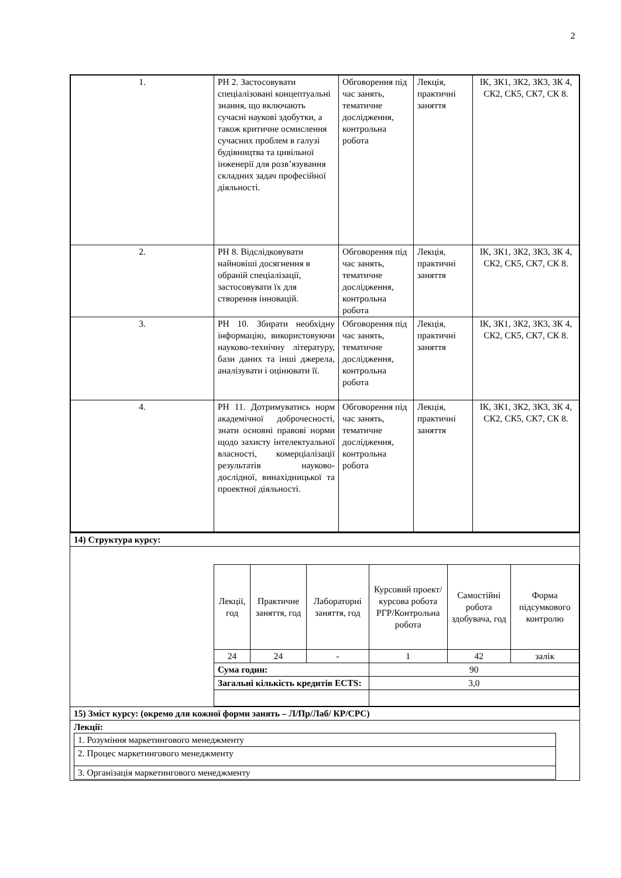2
| 1. | РН 2. Застосовувати спеціалізовані концептуальні знання, що включають сучасні наукові здобутки, а також критичне осмислення сучасних проблем в галузі будівництва та цивільної інженерії для розв’язування складних задач професійної діяльності. | Обговорення під час занять, тематичне дослідження, контрольна робота | Лекція, практичні заняття | ІК, ЗК1, ЗК2, ЗК3, ЗК 4, СК2, СК5, СК7, СК 8. |
| 2. | РН 8. Відслідковувати найновіші досягнення в обраній спеціалізації, застосовувати їх для створення інновацій. | Обговорення під час занять, тематичне дослідження, контрольна робота | Лекція, практичні заняття | ІК, ЗК1, ЗК2, ЗК3, ЗК 4, СК2, СК5, СК7, СК 8. |
| 3. | РН 10. Збирати необхідну інформацію, використовуючи науково-технічну літературу, бази даних та інші джерела, аналізувати і оцінювати її. | Обговорення під час занять, тематичне дослідження, контрольна робота | Лекція, практичні заняття | ІК, ЗК1, ЗК2, ЗК3, ЗК 4, СК2, СК5, СК7, СК 8. |
| 4. | РН 11. Дотримуватись норм академічної доброчесності, знати основні правові норми щодо захисту інтелектуальної власності, комерціалізації результатів науково-дослідної, винахідницької та проектної діяльності. | Обговорення під час занять, тематичне дослідження, контрольна робота | Лекція, практичні заняття | ІК, ЗК1, ЗК2, ЗК3, ЗК 4, СК2, СК5, СК7, СК 8. |
| 14) Структура курсу: |
| / Лекції, год / Практичне заняття, год / Лабораторні заняття, год / Курсовий проект/ курсова робота РГР/Контрольна робота / Самостійні робота здобувача, год / Форма підсумкового контролю / / 24 / 24 / - / 1 / 42 / залік / / Сума годин: / / / 90 / / / / Загальні кількість кредитів ECTS: / / / 3,0 / / / |
| 15) Зміст курсу: (окремо для кожної форми занять – Л/Пр/Лаб/ КР/СРС) |
| Лекції: / 1. Розуміння маркетингового менеджменту / / 2. Процес маркетингового менеджменту / / 3. Організація маркетингового менеджменту / |